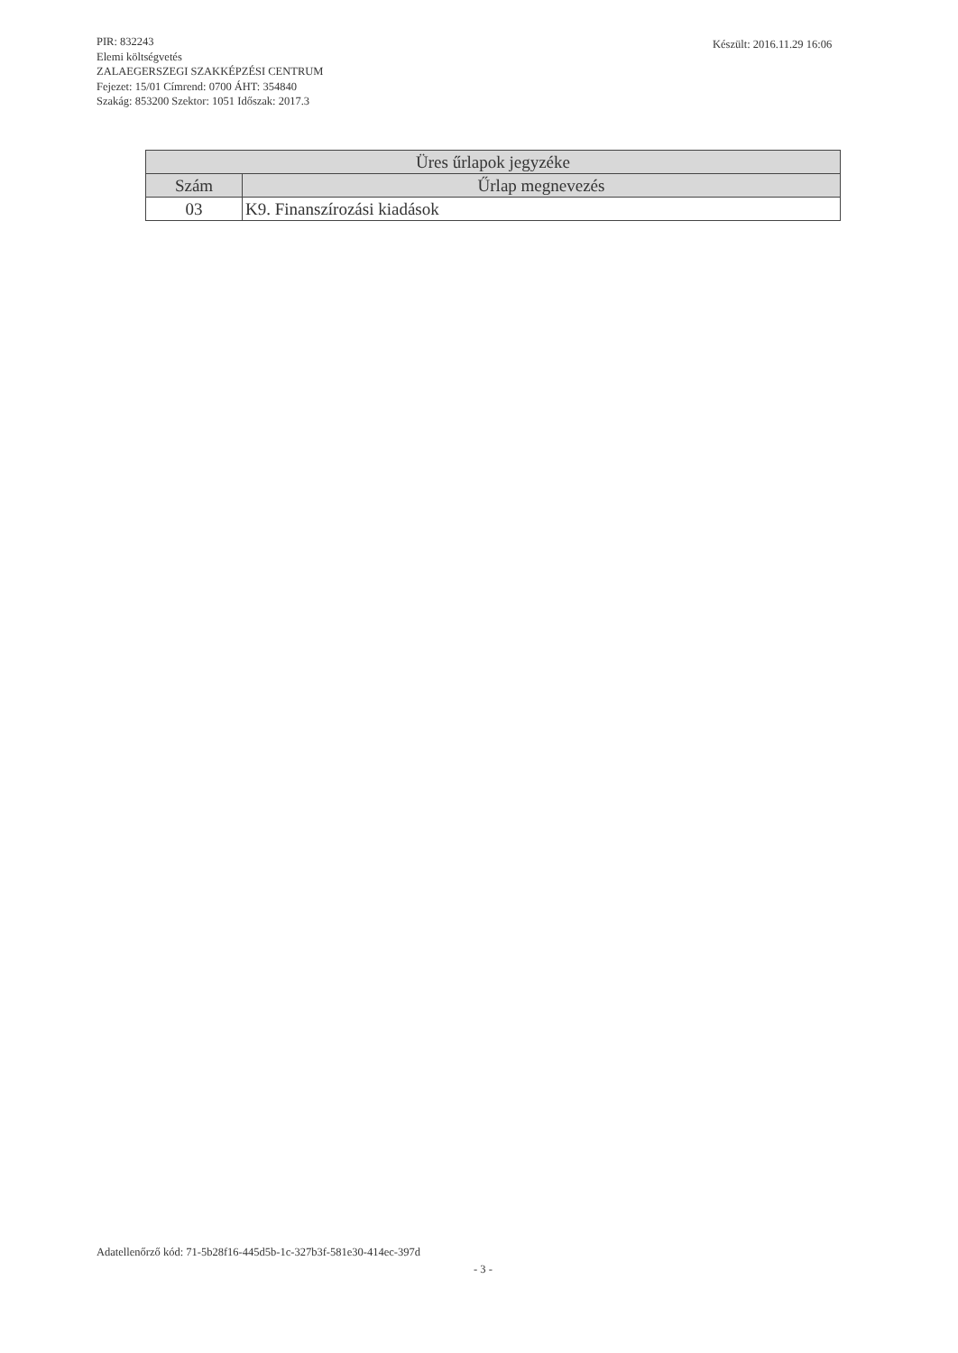PIR: 832243
Elemi költségvetés
ZALAEGERSZEGI SZAKKÉPZÉSI CENTRUM
Fejezet: 15/01 Címrend: 0700 ÁHT: 354840
Szakág: 853200 Szektor: 1051 Időszak: 2017.3
Készült: 2016.11.29 16:06
| Üres űrlapok jegyzéke | |
| --- | --- |
| Szám | Űrlap megnevezés |
| 03 | K9. Finanszírozási kiadások |
Adatellenőrző kód: 71-5b28f16-445d5b-1c-327b3f-581e30-414ec-397d
- 3 -